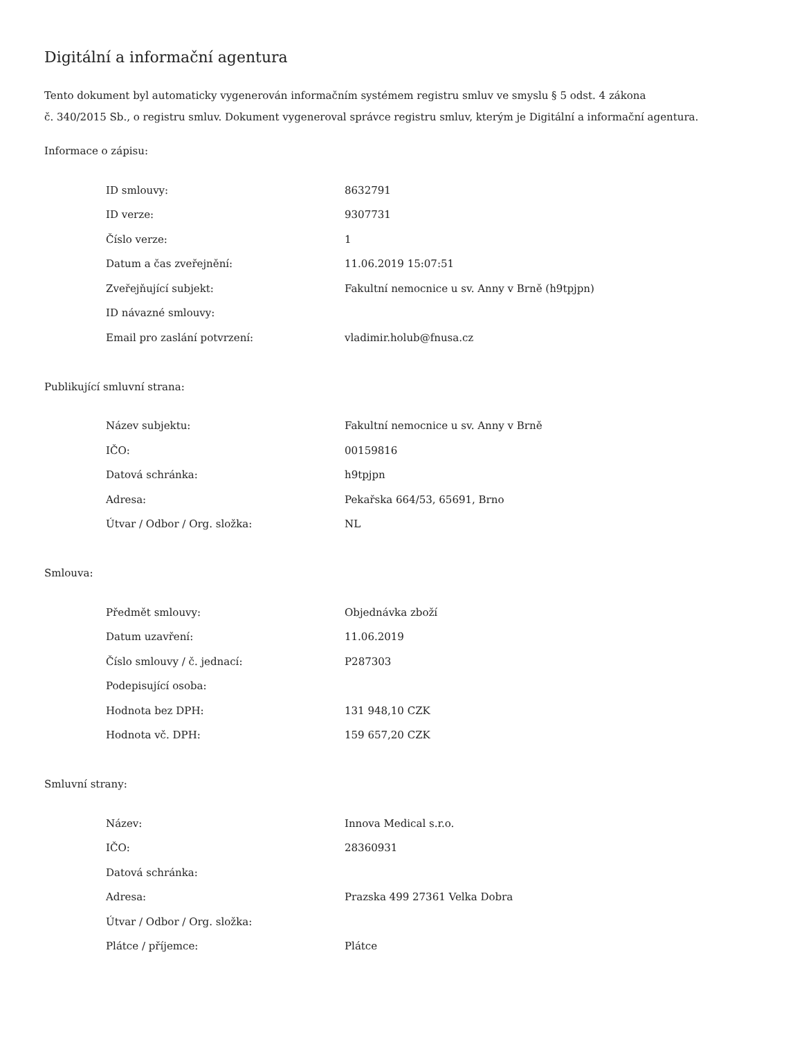Digitální a informační agentura
Tento dokument byl automaticky vygenerován informačním systémem registru smluv ve smyslu § 5 odst. 4 zákona
č. 340/2015 Sb., o registru smluv. Dokument vygeneroval správce registru smluv, kterým je Digitální a informační agentura.
Informace o zápisu:
| ID smlouvy: | 8632791 |
| ID verze: | 9307731 |
| Číslo verze: | 1 |
| Datum a čas zveřejnění: | 11.06.2019 15:07:51 |
| Zveřejňující subjekt: | Fakultní nemocnice u sv. Anny v Brně (h9tpjpn) |
| ID návazné smlouvy: | |
| Email pro zaslání potvrzení: | vladimir.holub@fnusa.cz |
Publikující smluvní strana:
| Název subjektu: | Fakultní nemocnice u sv. Anny v Brně |
| IČO: | 00159816 |
| Datová schránka: | h9tpjpn |
| Adresa: | Pekařska 664/53, 65691, Brno |
| Útvar / Odbor / Org. složka: | NL |
Smlouva:
| Předmět smlouvy: | Objednávka zboží |
| Datum uzavření: | 11.06.2019 |
| Číslo smlouvy / č. jednací: | P287303 |
| Podepisující osoba: | |
| Hodnota bez DPH: | 131 948,10 CZK |
| Hodnota vč. DPH: | 159 657,20 CZK |
Smluvní strany:
| Název: | Innova Medical s.r.o. |
| IČO: | 28360931 |
| Datová schránka: | |
| Adresa: | Prazska 499 27361 Velka Dobra |
| Útvar / Odbor / Org. složka: | |
| Plátce / příjemce: | Plátce |